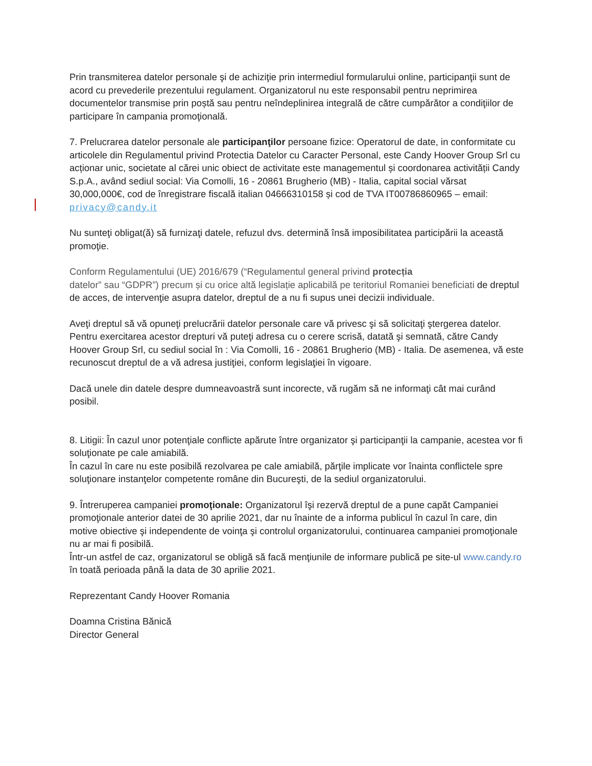Prin transmiterea datelor personale şi de achiziţie prin intermediul formularului online, participanţii sunt de acord cu prevederile prezentului regulament. Organizatorul nu este responsabil pentru neprimirea documentelor transmise prin poștă sau pentru neîndeplinirea integrală de către cumpărător a condiţiilor de participare în campania promoţională.
7. Prelucrarea datelor personale ale participanţilor persoane fizice: Operatorul de date, in conformitate cu articolele din Regulamentul privind Protectia Datelor cu Caracter Personal, este Candy Hoover Group Srl cu acționar unic, societate al cărei unic obiect de activitate este managementul și coordonarea activității Candy S.p.A., având sediul social: Via Comolli, 16 - 20861 Brugherio (MB) - Italia, capital social vărsat 30,000,000€, cod de înregistrare fiscală italian 04666310158 și cod de TVA IT00786860965 – email: privacy@candy.it
Nu sunteţi obligat(ă) să furnizaţi datele, refuzul dvs. determină însă imposibilitatea participării la această promoţie.
Conform Regulamentului (UE) 2016/679 (“Regulamentul general privind protecția
datelor” sau “GDPR”) precum și cu orice altă legislație aplicabilă pe teritoriul Romaniei beneficiati de dreptul de acces, de intervenţie asupra datelor, dreptul de a nu fi supus unei decizii individuale.
Aveţi dreptul să vă opuneţi prelucrării datelor personale care vă privesc şi să solicitaţi ştergerea datelor. Pentru exercitarea acestor drepturi vă puteţi adresa cu o cerere scrisă, datată şi semnată, către Candy Hoover Group Srl, cu sediul social în : Via Comolli, 16 - 20861 Brugherio (MB) - Italia. De asemenea, vă este recunoscut dreptul de a vă adresa justiţiei, conform legislaţiei în vigoare.
Dacă unele din datele despre dumneavoastră sunt incorecte, vă rugăm să ne informaţi cât mai curând posibil.
8. Litigii: În cazul unor potenţiale conflicte apărute între organizator şi participanţii la campanie, acestea vor fi soluţionate pe cale amiabilă.
În cazul în care nu este posibilă rezolvarea pe cale amiabilă, părţile implicate vor înainta conflictele spre soluţionare instanţelor competente române din Bucureşti, de la sediul organizatorului.
9. Întreruperea campaniei promoţionale: Organizatorul îşi rezervă dreptul de a pune capăt Campaniei promoţionale anterior datei de 30 aprilie 2021, dar nu înainte de a informa publicul în cazul în care, din motive obiective şi independente de voinţa şi controlul organizatorului, continuarea campaniei promoţionale nu ar mai fi posibilă.
Într-un astfel de caz, organizatorul se obligă să facă menţiunile de informare publică pe site-ul www.candy.ro în toată perioada până la data de 30 aprilie 2021.
Reprezentant Candy Hoover Romania
Doamna Cristina Bănică
Director General